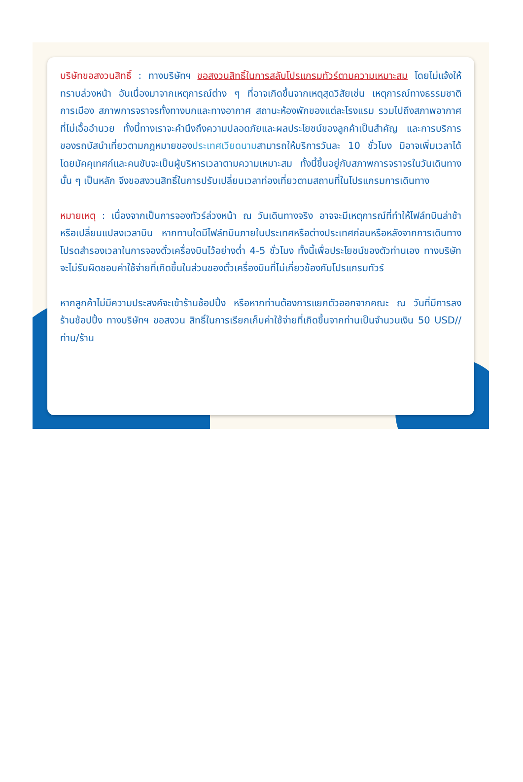บริษัทขอสงวนสิทธิ์ : ทางบริษัทฯ ขอสงวนสิทธิ์ในการสลับโปรแกรมทัวร์ตามความเหมาะสม โดยไม่แจ้งให้ทราบล่วงหน้า อันเนื่องมาจากเหตุการณ์ต่าง ๆ ที่อาจเกิดขึ้นจากเหตุสุดวิสัยเช่น เหตุการณ์ทางธรรมชาติ การเมือง สภาพการจราจรทั้งทางบกและทางอากาศ สถานะห้องพักของแต่ละโรงแรม รวมไปถึงสภาพอากาศที่ไม่เอื้ออำนวย ทั้งนี้ทางเราจะคำนึงถึงความปลอดภัยและผลประโยชน์ของลูกค้าเป็นสำคัญ และการบริการของรถบัสนำเที่ยวตามกฎหมายของประเทศเวียดนามสามารถให้บริการวันละ 10 ชั่วโมง มิอาจเพิ่มเวลาได้โดยมัคคุเทศก์และคนขับจะเป็นผู้บริหารเวลาตามความเหมาะสม ทั้งนี้ขึ้นอยู่กับสภาพการจราจรในวันเดินทางนั้น ๆ เป็นหลัก จึงขอสงวนสิทธิ์ในการปรับเปลี่ยนเวลาท่องเที่ยวตามสถานที่ในโปรแกรมการเดินทาง
หมายเหตุ : เนื่องจากเป็นการจองทัวร์ล่วงหน้า ณ วันเดินทางจริง อาจจะมีเหตุการณ์ที่ทำให้ไฟล์ทบินล่าช้า หรือเปลี่ยนแปลงเวลาบิน หากทานใดมีไฟล์ทบินภายในประเทศหรือต่างประเทศก่อนหรือหลังจากการเดินทาง โปรดสำรองเวลาในการจองตั๋วเครื่องบินไว้อย่างต่ำ 4-5 ชั่วโมง ทั้งนี้เพื่อประโยชน์ของตัวท่านเอง ทางบริษัทจะไม่รับผิดชอบค่าใช้จ่ายที่เกิดขึ้นในส่วนของตั๋วเครื่องบินที่ไม่เกี่ยวข้องกับโปรแกรมทัวร์
หากลูกค้าไม่มีความประสงค์จะเข้าร้านช้อปปิ้ง หรือหากท่านต้องการแยกตัวออกจากคณะ ณ วันที่มีการลงร้านช้อปปิ้ง ทางบริษัทฯ ขอสงวน สิทธิ์ในการเรียกเก็บค่าใช้จ่ายที่เกิดขึ้นจากท่านเป็นจำนวนเงิน 50 USD//ท่าน/ร้าน